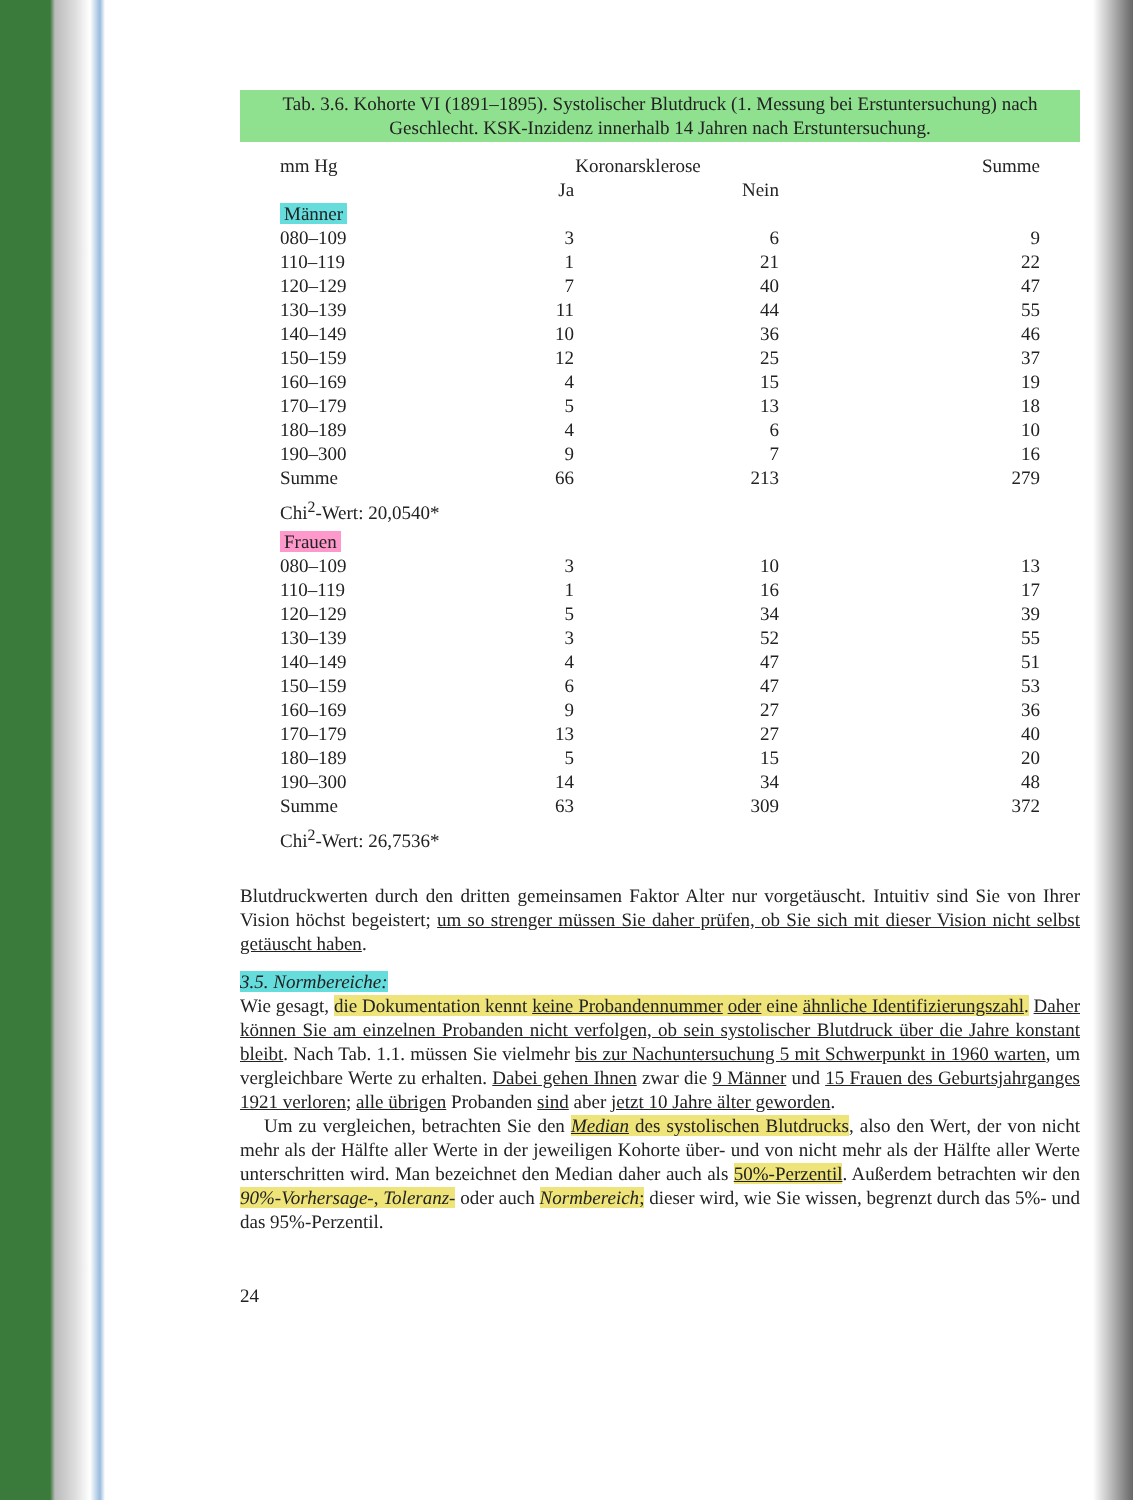Tab. 3.6. Kohorte VI (1891–1895). Systolischer Blutdruck (1. Messung bei Erstuntersuchung) nach Geschlecht. KSK-Inzidenz innerhalb 14 Jahren nach Erstuntersuchung.
| mm Hg | Koronarsklerose | | Summe |
| --- | --- | --- | --- |
| | Ja | Nein | |
| Männer | | | |
| 080–109 | 3 | 6 | 9 |
| 110–119 | 1 | 21 | 22 |
| 120–129 | 7 | 40 | 47 |
| 130–139 | 11 | 44 | 55 |
| 140–149 | 10 | 36 | 46 |
| 150–159 | 12 | 25 | 37 |
| 160–169 | 4 | 15 | 19 |
| 170–179 | 5 | 13 | 18 |
| 180–189 | 4 | 6 | 10 |
| 190–300 | 9 | 7 | 16 |
| Summe | 66 | 213 | 279 |
| Chi<sup>2</sup>-Wert: 20,0540* | | | |
| Frauen | | | |
| 080–109 | 3 | 10 | 13 |
| 110–119 | 1 | 16 | 17 |
| 120–129 | 5 | 34 | 39 |
| 130–139 | 3 | 52 | 55 |
| 140–149 | 4 | 47 | 51 |
| 150–159 | 6 | 47 | 53 |
| 160–169 | 9 | 27 | 36 |
| 170–179 | 13 | 27 | 40 |
| 180–189 | 5 | 15 | 20 |
| 190–300 | 14 | 34 | 48 |
| Summe | 63 | 309 | 372 |
| Chi<sup>2</sup>-Wert: 26,7536* | | | |
Blutdruckwerten durch den dritten gemeinsamen Faktor Alter nur vorgetäuscht. Intuitiv sind Sie von Ihrer Vision höchst begeistert; um so strenger müssen Sie daher prüfen, ob Sie sich mit dieser Vision nicht selbst getäuscht haben.
3.5. Normbereiche:
Wie gesagt, die Dokumentation kennt keine Probandennummer oder eine ähnliche Identifizierungszahl. Daher können Sie am einzelnen Probanden nicht verfolgen, ob sein systolischer Blutdruck über die Jahre konstant bleibt. Nach Tab. 1.1. müssen Sie vielmehr bis zur Nachuntersuchung 5 mit Schwerpunkt in 1960 warten, um vergleichbare Werte zu erhalten. Dabei gehen Ihnen zwar die 9 Männer und 15 Frauen des Geburtsjahrganges 1921 verloren; alle übrigen Probanden sind aber jetzt 10 Jahre älter geworden.
Um zu vergleichen, betrachten Sie den Median des systolischen Blutdrucks, also den Wert, der von nicht mehr als der Hälfte aller Werte in der jeweiligen Kohorte über- und von nicht mehr als der Hälfte aller Werte unterschritten wird. Man bezeichnet den Median daher auch als 50%-Perzentil. Außerdem betrachten wir den 90%-Vorhersage-, Toleranz- oder auch Normbereich; dieser wird, wie Sie wissen, begrenzt durch das 5%- und das 95%-Perzentil.
24